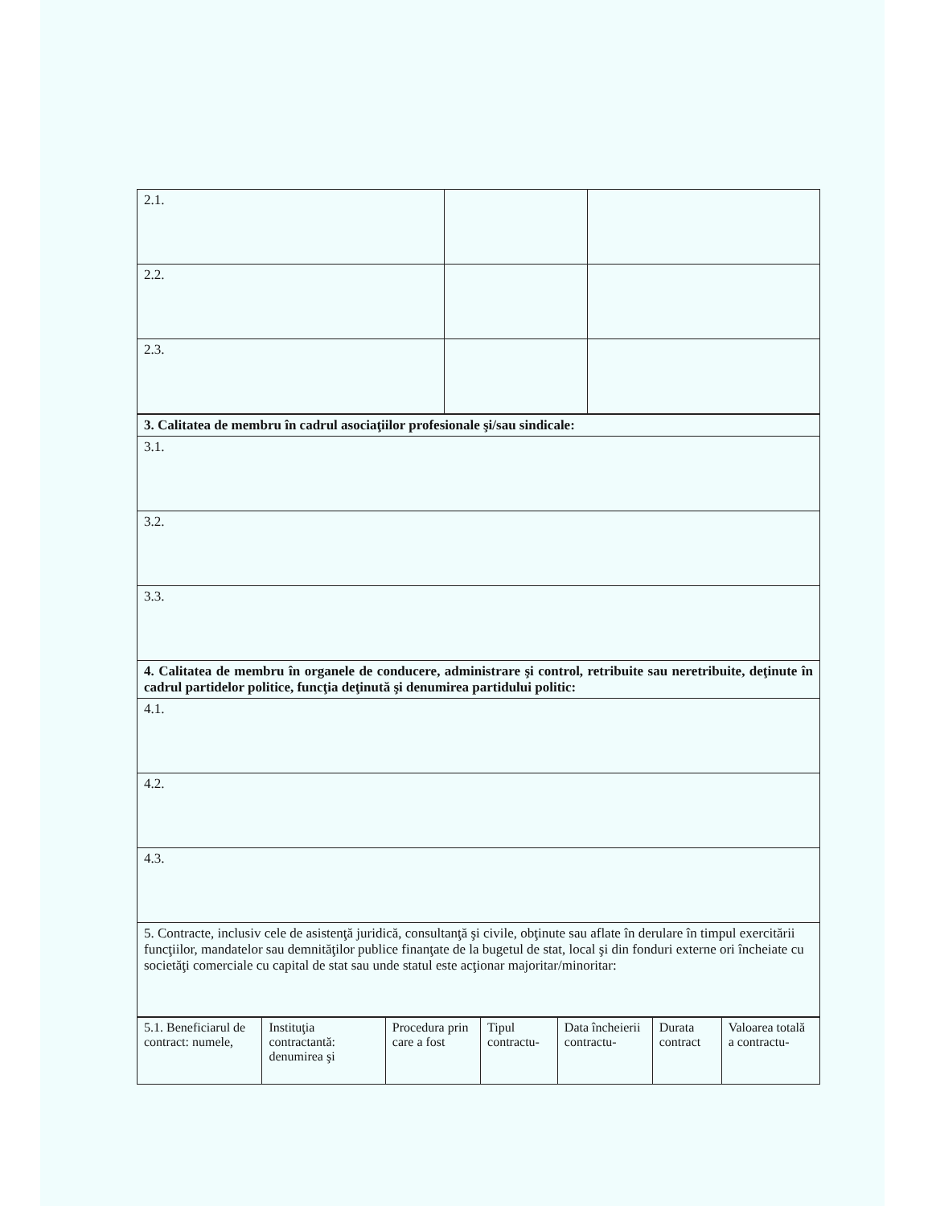| 2.1. | | |
| 2.2. | | |
| 2.3. | | |
| 3. Calitatea de membru în cadrul asociaţiilor profesionale şi/sau sindicale: |
| 3.1. |
| 3.2. |
| 3.3. |
| 4. Calitatea de membru în organele de conducere, administrare şi control, retribuite sau neretribuite, deţinute în cadrul partidelor politice, funcţia deţinută şi denumirea partidului politic: |
| 4.1. |
| 4.2. |
| 4.3. |
| 5. Contracte, inclusiv cele de asistenţă juridică, consultanţă şi civile, obţinute sau aflate în derulare în timpul exercitării funcţiilor, mandatelor sau demnităţilor publice finanţate de la bugetul de stat, local şi din fonduri externe ori încheiate cu societăţi comerciale cu capital de stat sau unde statul este acţionar majoritar/minoritar: |
| 5.1. Beneficiarul de contract: numele, | Instituţia contractantă: denumirea şi | Procedura prin care a fost | Tipul contractu- | Data încheierii contractu- | Durata contract | Valoarea totală a contractu- |